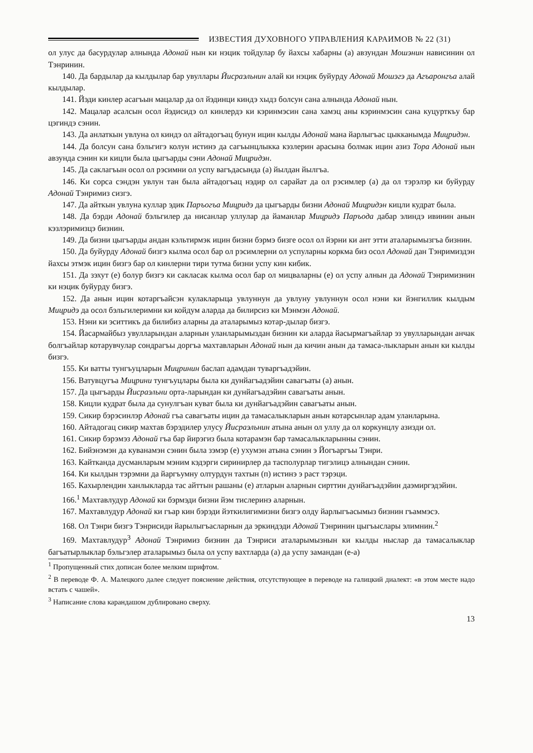ИЗВЕСТИЯ ДУХОВНОГО УПРАВЛЕНИЯ КАРАИМОВ № 22 (31)
ол улус да басурдулар алнында Адонай нын ки нэцик тойдулар бу йахсы хабарны (а) авзундан Мошэнин нависинин ол Тэнринин.
140. Да бардылар да кылдылар бар увуллары Йисраэльнин алай ки нэцик буйурду Адонай Мошэгэ да Агъаронгъа алай кылдылар.
141. Йэди кинлер асагъын мацалар да ол йэдинци киндэ хыдз болсун сана алнында Адонай нын.
142. Мацалар асалсын осол йэдисидэ ол кинлердэ ки кэринмэсин сана хамэц аны кэринмэсин сана куцурткъу бар цэгиндэ сэнин.
143. Да анлаткын увлуна ол киндэ ол айтадогъац бунун ицин кылды Адонай мана йарлыгъас цыкканымда Мицридэн.
144. Да болсун сана бэльгигэ колун истинэ да сагъынцлыкка кэзлерин арасына болмак ицин азиз Тора Адонай нын авзунда сэнин ки кицли была цыгъарды сэни Адонай Мицридэн.
145. Да саклагъын осол ол рэсимни ол успу вагъдасында (а) йылдан йылгъа.
146. Ки сорса сэндэн увлун тан была айтадогъац нэдир ол сарайат да ол рэсимлер (а) да ол тэрэлэр ки буйурду Адонай Тэнримиз сизгэ.
147. Да айткын увлуна куллар эдик Паръогъа Мицридэ да цыгъарды бизни Адонай Мицридэн кицли кудрат была.
148. Да бэрди Адонай бэльгилер да нисанлар уллулар да йаманлар Мицридэ Паръода дабар элиндэ ивинин анын кэзлэримизцэ бизнин.
149. Да бизни цыгъарды андан кэльтирмэк ицин бизни бэрмэ бизге осол ол йэрни ки ант этти аталарымызгъа бизнин.
150. Да буйурду Адонай бизгэ кылма осол бар ол рэсимлерни ол успуларны коркма биз осол Адонай дан Тэнримиздэн йахсы этмэк ицин бизгэ бар ол кинлерни тири тутма бизни успу кин кибик.
151. Да зэхут (е) болур бизгэ ки сакласак кылма осол бар ол мицваларны (е) ол успу алнын да Адонай Тэнримизнин ки нэцик буйурду бизгэ.
152. Да анын ицин котаргъайсэн кулакларыца увлуннун да увлуну увлуннун осол нэни ки йэнгиллик кылдым Мицридэ да осол бэльгилеримни ки койдум аларда да билирсиз ки Мэнмэн Адонай.
153. Нэни ки эситтикъ да билибиз аларны да аталарымыз котар-дылар бизгэ.
154. Йасармайбыз увулларындан аларнын уланларымыздан бизнин ки аларда йасырмагъайлар эз увулларындан анчак болгъайлар котарувчулар сондрагъы доргъа махтавларын Адонай нын да кичин анын да тамаса-лыкларын анын ки кылды бизгэ.
155. Ки ватты тунгъуцларын Мицринин баслап адамдан туваргъадэйин.
156. Ватувцугъа Мицрини тунгъуцлары была ки дунйагъадэйин савагъаты (а) анын.
157. Да цыгъарды Йисраэльни орта-ларындан ки дунйагъадэйин савагъаты анын.
158. Кицли кудрат была да сунулгъан куват была ки дунйагъадэйин савагъаты анын.
159. Сикир бэрэсинлэр Адонай гъа савагъаты ицин да тамасалыкларын анын котарсынлар адам уланларына.
160. Айтадогац сикир махтав бэрэдилер улусу Йисраэльнин атына анын ол уллу да ол коркунцлу азизди ол.
161. Сикир бэрэмэз Адонай гъа бар йирэгиз была котарамэн бар тамасалыкларынны сэнин.
162. Бийэнэмэн да куванамэн сэнин была зэмэр (е) ухумэн атына сэнин э Йогъаргъы Тэнри.
163. Кайтканда дусманларым мэним кэдэрги сиринирлер да тасполурлар тигэлицэ алнындан сэнин.
164. Ки кылдын тэрэмни да йаргъумну олтурдун тахтын (п) истинэ э раст тэрэци.
165. Кахырлендин ханлыкларда тас айттын рашаны (е) атларын аларнын сирттин дунйагъадэйин даэмиргэдэйин.
166.<sup>1</sup> Махтавлудур Адонай ки бэрмэди бизни йэм тислеринэ аларнын.
167. Махтавлудур Адонай ки гъар кин бэрэди йэткилигимизни бизгэ олду йарлыгъасымыз бизнин гъаммэсэ.
168. Ол Тэнри бизгэ Тэнрисиди йарылыгъасларнын да эркиндэди Адонай Тэнринин цыгъыслары элимнин.<sup>2</sup>
169. Махтавлудур<sup>3</sup> Адонай Тэнримиз бизнин да Тэнриси аталарымызнын ки кылды ныслар да тамасалыклар багъатырлыклар бэльгэлер аталарымыз была ол успу вахтларда (а) да успу замандан (е-а)
<sup>1</sup> Пропущенный стих дописан более мелким шрифтом.
<sup>2</sup> В переводе Ф. А. Малецкого далее следует пояснение действия, отсутствующее в переводе на галицкий диалект: «в этом месте надо встать с чашей».
<sup>3</sup> Написание слова карандашом дублировано сверху.
13